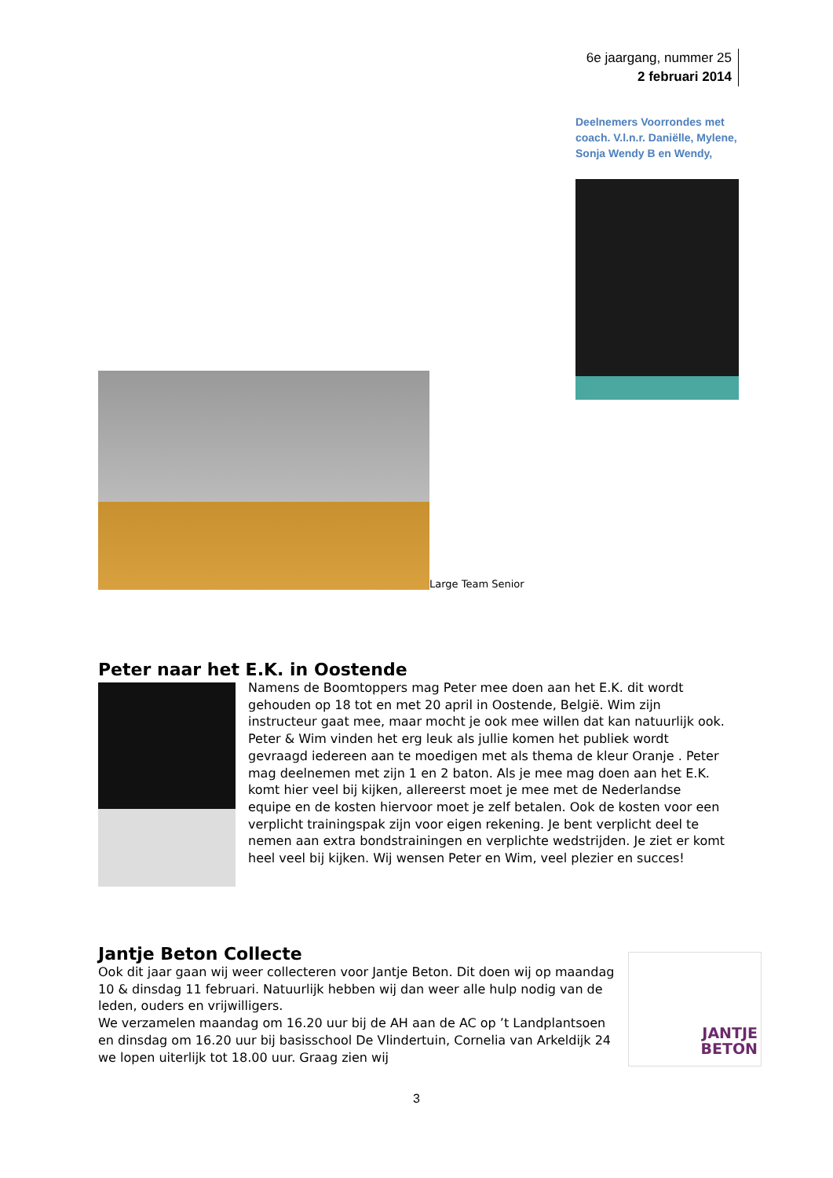6e jaargang, nummer 25
2 februari 2014
Deelnemers Voorrondes met coach. V.l.n.r. Daniëlle, Mylene, Sonja Wendy B en Wendy,
Large Team Senior
Peter naar het E.K. in Oostende
Namens de Boomtoppers mag Peter mee doen aan het E.K. dit wordt gehouden op 18 tot en met 20 april in Oostende, België. Wim zijn instructeur gaat mee, maar mocht je ook mee willen dat kan natuurlijk ook. Peter & Wim vinden het erg leuk als jullie komen het publiek wordt gevraagd iedereen aan te moedigen met als thema de kleur Oranje . Peter mag deelnemen met zijn 1 en 2 baton. Als je mee mag doen aan het E.K. komt hier veel bij kijken, allereerst moet je mee met de Nederlandse equipe en de kosten hiervoor moet je zelf betalen. Ook de kosten voor een verplicht trainingspak zijn voor eigen rekening. Je bent verplicht deel te nemen aan extra bondstrainingen en verplichte wedstrijden. Je ziet er komt heel veel bij kijken. Wij wensen Peter en Wim, veel plezier en succes!
Jantje Beton Collecte
Ook dit jaar gaan wij weer collecteren voor Jantje Beton. Dit doen wij op maandag 10 & dinsdag 11 februari. Natuurlijk hebben wij dan weer alle hulp nodig van de leden, ouders en vrijwilligers.
We verzamelen maandag om 16.20 uur bij de AH aan de AC op ’t Landplantsoen en dinsdag om 16.20 uur bij basisschool De Vlindertuin, Cornelia van Arkeldijk 24 we lopen uiterlijk tot 18.00 uur. Graag zien wij
JANTJE
BETON
3